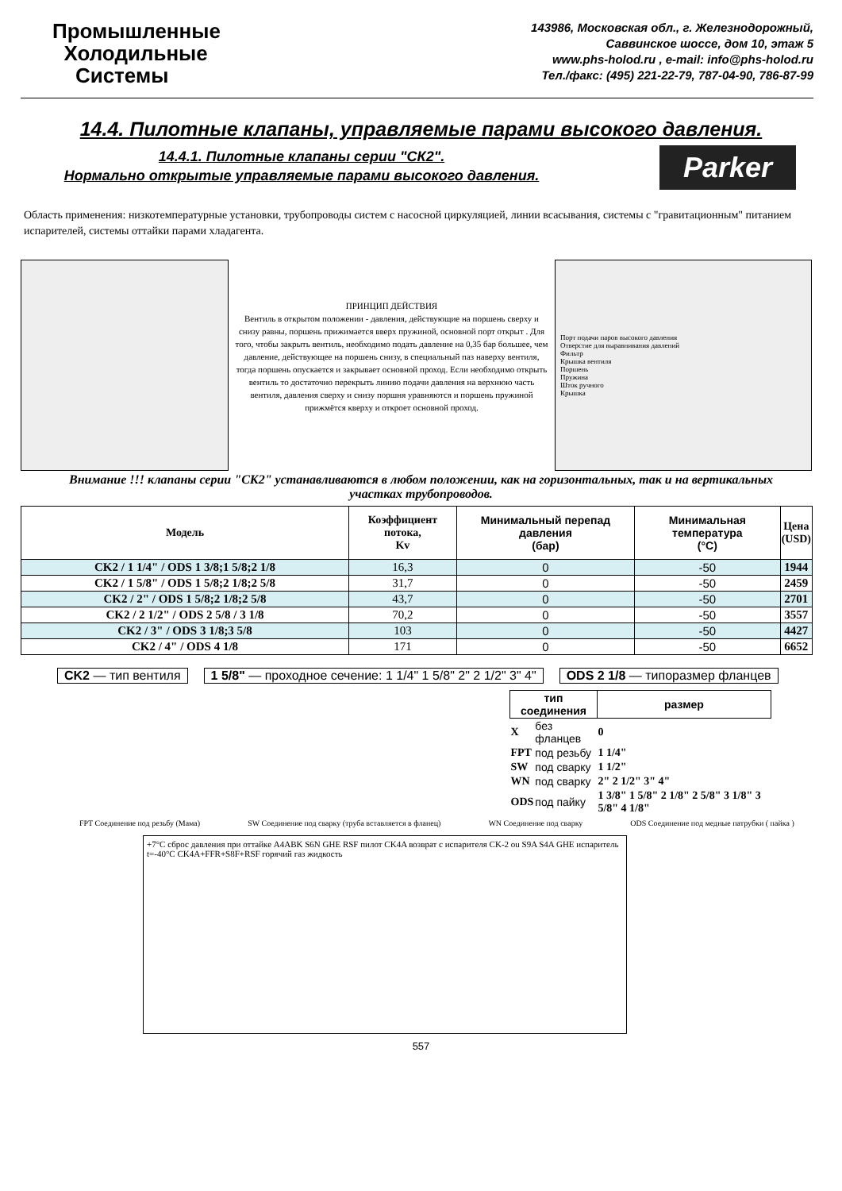Промышленные
Холодильные
Системы
143986, Московская обл., г. Железнодорожный,
Саввинское шоссе, дом 10, этаж 5
www.phs-holod.ru , e-mail: info@phs-holod.ru
Тел./факс: (495) 221-22-79, 787-04-90, 786-87-99
14.4. Пилотные клапаны, управляемые парами высокого давления.
14.4.1. Пилотные клапаны серии "СК2".
Нормально открытые управляемые парами высокого давления.
Parker
Область применения: низкотемпературные установки, трубопроводы систем с насосной циркуляцией, линии всасывания, системы с "гравитационным" питанием испарителей, системы оттайки парами хладагента.
ПРИНЦИП ДЕЙСТВИЯ
Вентиль в открытом положении - давления, действующие на поршень сверху и снизу равны, поршень прижимается вверх пружиной, основной порт открыт . Для того, чтобы закрыть вентиль, необходимо подать давление на 0,35 бар большее, чем давление, действующее на поршень снизу, в специальный паз наверху вентиля, тогда поршень опускается и закрывает основной проход. Если необходимо открыть вентиль то достаточно перекрыть линию подачи давления на верхнюю часть вентиля, давления сверху и снизу поршня уравняются и поршень пружиной прижмётся кверху и откроет основной проход.
Порт подачи паров высокого давления
Отверстие для выравнивания давлений
Фильтр
Крышка вентиля
Поршень
Пружина
Шток ручного
Крышка
Внимание !!! клапаны серии "СК2" устанавливаются в любом положении, как на горизонтальных, так и на вертикальных участках трубопроводов.
| Модель | Коэффициент потока, Kv | Минимальный перепад давления (бар) | Минимальная температура (°C) | Цена (USD) |
| --- | --- | --- | --- | --- |
| CK2 / 1 1/4" / ODS 1 3/8;1 5/8;2 1/8 | 16,3 | 0 | -50 | 1944 |
| CK2 / 1 5/8" / ODS 1 5/8;2 1/8;2 5/8 | 31,7 | 0 | -50 | 2459 |
| CK2 / 2" / ODS 1 5/8;2 1/8;2 5/8 | 43,7 | 0 | -50 | 2701 |
| CK2 / 2 1/2" / ODS 2 5/8 / 3 1/8 | 70,2 | 0 | -50 | 3557 |
| CK2 / 3" / ODS 3 1/8;3 5/8 | 103 | 0 | -50 | 4427 |
| CK2 / 4" / ODS 4 1/8 | 171 | 0 | -50 | 6652 |
CK2 — тип вентиля 1 5/8" — проходное сечение: 1 1/4" 1 5/8" 2" 2 1/2" 3" 4"
ODS 2 1/8 — типоразмер фланцев
| тип соединения | | размер |
| --- | --- | --- |
| X | без фланцев | 0 |
| FPT | под резьбу | 1 1/4" |
| SW | под сварку | 1 1/2" |
| WN | под сварку | 2" 2 1/2" 3" 4" |
| ODS | под пайку | 1 3/8" 1 5/8" 2 1/8" 2 5/8" 3 1/8" 3 5/8" 4 1/8" |
FPT Соединение под резьбу (Мама) SW Соединение под сварку (труба вставляется в фланец) WN Соединение под сварку ODS Соединение под медные патрубки ( пайка )
+7°C сброс давления при оттайке A4ABK S6N GHE RSF пилот CK4A возврат с испарителя CK-2 ou S9A S4A GHE испаритель t=-40°C CK4A+FFR+S8F+RSF горячий газ жидкость
557